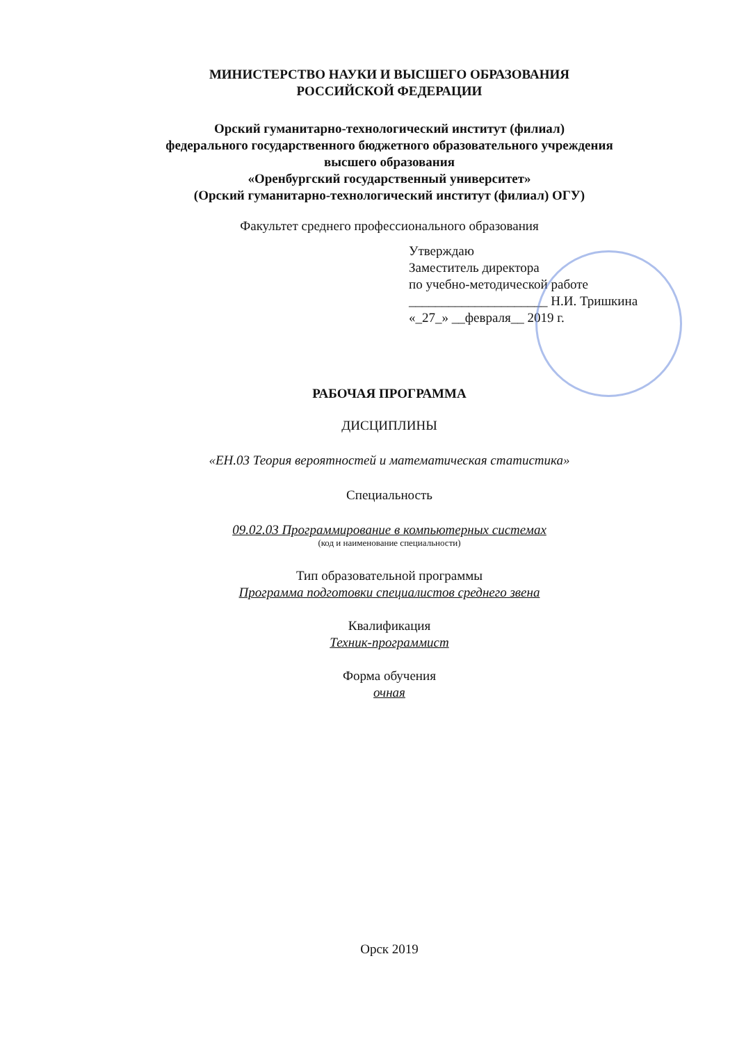МИНИСТЕРСТВО НАУКИ И ВЫСШЕГО ОБРАЗОВАНИЯ
РОССИЙСКОЙ ФЕДЕРАЦИИ
Орский гуманитарно-технологический институт (филиал)
федерального государственного бюджетного образовательного учреждения
высшего образования
«Оренбургский государственный университет»
(Орский гуманитарно-технологический институт (филиал) ОГУ)
Факультет среднего профессионального образования
Утверждаю
Заместитель директора
по учебно-методической работе
_____________________ Н.И. Тришкина
«_27_» __февраля__ 2019 г.
РАБОЧАЯ ПРОГРАММА
ДИСЦИПЛИНЫ
«ЕН.03 Теория вероятностей и математическая статистика»
Специальность
09.02.03 Программирование в компьютерных системах
(код и наименование специальности)
Тип образовательной программы
Программа подготовки специалистов среднего звена
Квалификация
Техник-программист
Форма обучения
очная
Орск 2019